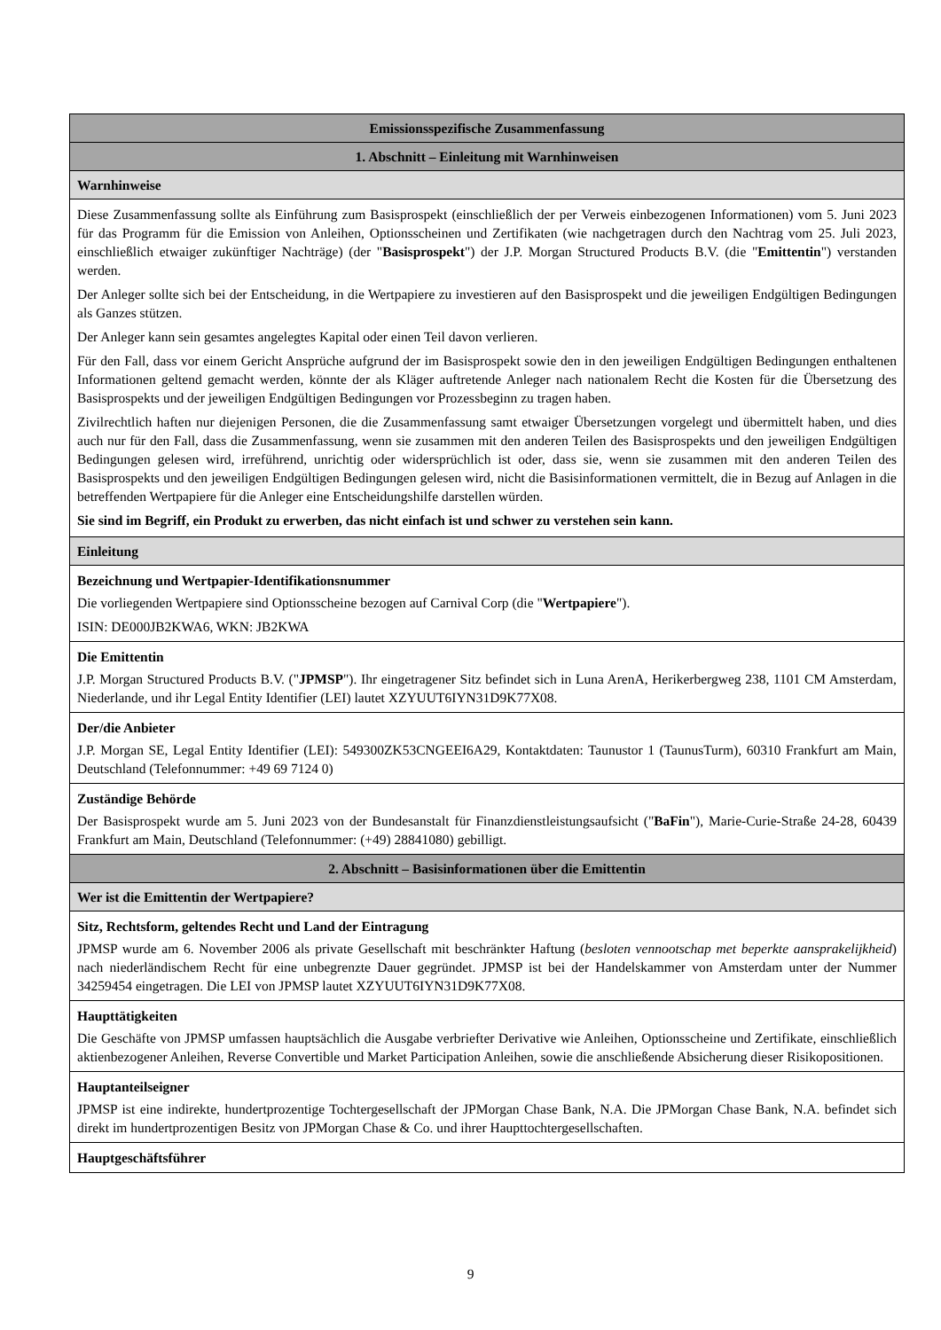| Emissionsspezifische Zusammenfassung |
| 1. Abschnitt – Einleitung mit Warnhinweisen |
| Warnhinweise |
| Diese Zusammenfassung sollte als Einführung zum Basisprospekt (einschließlich der per Verweis einbezogenen Informationen) vom 5. Juni 2023 für das Programm für die Emission von Anleihen, Optionsscheinen und Zertifikaten (wie nachgetragen durch den Nachtrag vom 25. Juli 2023, einschließlich etwaiger zukünftiger Nachträge) (der " Basisprospekt ") der J.P. Morgan Structured Products B.V. (die " Emittentin ") verstanden werden. Der Anleger sollte sich bei der Entscheidung, in die Wertpapiere zu investieren auf den Basisprospekt und die jeweiligen Endgültigen Bedingungen als Ganzes stützen. Der Anleger kann sein gesamtes angelegtes Kapital oder einen Teil davon verlieren. Für den Fall, dass vor einem Gericht Ansprüche aufgrund der im Basisprospekt sowie den in den jeweiligen Endgültigen Bedingungen enthaltenen Informationen geltend gemacht werden, könnte der als Kläger auftretende Anleger nach nationalem Recht die Kosten für die Übersetzung des Basisprospekts und der jeweiligen Endgültigen Bedingungen vor Prozessbeginn zu tragen haben. Zivilrechtlich haften nur diejenigen Personen, die die Zusammenfassung samt etwaiger Übersetzungen vorgelegt und übermittelt haben, und dies auch nur für den Fall, dass die Zusammenfassung, wenn sie zusammen mit den anderen Teilen des Basisprospekts und den jeweiligen Endgültigen Bedingungen gelesen wird, irreführend, unrichtig oder widersprüchlich ist oder, dass sie, wenn sie zusammen mit den anderen Teilen des Basisprospekts und den jeweiligen Endgültigen Bedingungen gelesen wird, nicht die Basisinformationen vermittelt, die in Bezug auf Anlagen in die betreffenden Wertpapiere für die Anleger eine Entscheidungshilfe darstellen würden. Sie sind im Begriff, ein Produkt zu erwerben, das nicht einfach ist und schwer zu verstehen sein kann. |
| Einleitung |
| Bezeichnung und Wertpapier-Identifikationsnummer Die vorliegenden Wertpapiere sind Optionsscheine bezogen auf Carnival Corp (die " Wertpapiere "). ISIN: DE000JB2KWA6, WKN: JB2KWA |
| Die Emittentin J.P. Morgan Structured Products B.V. (" JPMSP "). Ihr eingetragener Sitz befindet sich in Luna ArenA, Herikerbergweg 238, 1101 CM Amsterdam, Niederlande, und ihr Legal Entity Identifier (LEI) lautet XZYUUT6IYN31D9K77X08. |
| Der/die Anbieter J.P. Morgan SE, Legal Entity Identifier (LEI): 549300ZK53CNGEEI6A29, Kontaktdaten: Taunustor 1 (TaunusTurm), 60310 Frankfurt am Main, Deutschland (Telefonnummer: +49 69 7124 0) |
| Zuständige Behörde Der Basisprospekt wurde am 5. Juni 2023 von der Bundesanstalt für Finanzdienstleistungsaufsicht (" BaFin "), Marie-Curie-Straße 24-28, 60439 Frankfurt am Main, Deutschland (Telefonnummer: (+49) 28841080) gebilligt. |
| 2. Abschnitt – Basisinformationen über die Emittentin |
| Wer ist die Emittentin der Wertpapiere? |
| Sitz, Rechtsform, geltendes Recht und Land der Eintragung JPMSP wurde am 6. November 2006 als private Gesellschaft mit beschränkter Haftung ( besloten vennootschap met beperkte aansprakelijkheid ) nach niederländischem Recht für eine unbegrenzte Dauer gegründet. JPMSP ist bei der Handelskammer von Amsterdam unter der Nummer 34259454 eingetragen. Die LEI von JPMSP lautet XZYUUT6IYN31D9K77X08. |
| Haupttätigkeiten Die Geschäfte von JPMSP umfassen hauptsächlich die Ausgabe verbriefter Derivative wie Anleihen, Optionsscheine und Zertifikate, einschließlich aktienbezogener Anleihen, Reverse Convertible und Market Participation Anleihen, sowie die anschließende Absicherung dieser Risikopositionen. |
| Hauptanteilseigner JPMSP ist eine indirekte, hundertprozentige Tochtergesellschaft der JPMorgan Chase Bank, N.A. Die JPMorgan Chase Bank, N.A. befindet sich direkt im hundertprozentigen Besitz von JPMorgan Chase & Co. und ihrer Haupttochtergesellschaften. |
| Hauptgeschäftsführer |
9